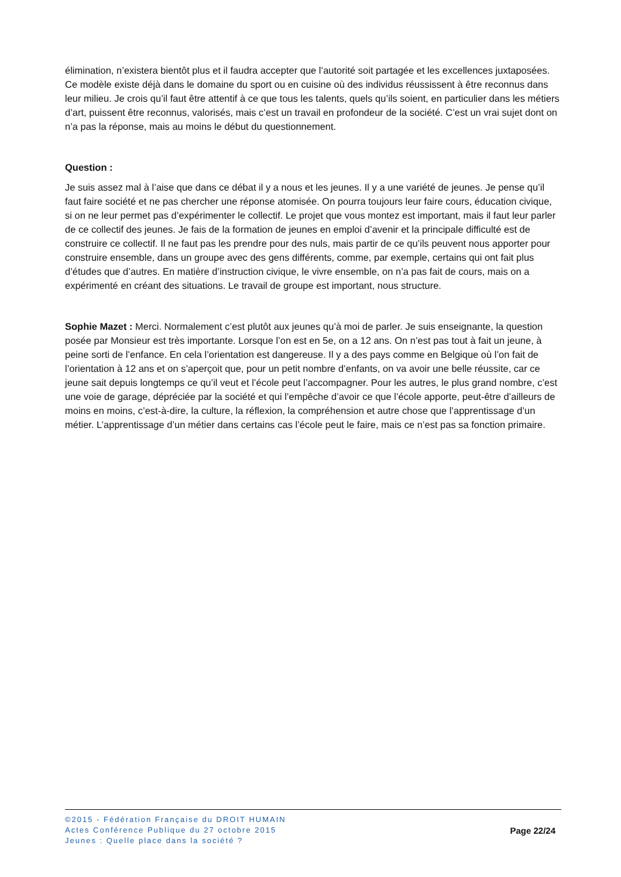élimination, n’existera bientôt plus et il faudra accepter que l’autorité soit partagée et les excellences juxtaposées. Ce modèle existe déjà dans le domaine du sport ou en cuisine où des individus réussissent à être reconnus dans leur milieu. Je crois qu’il faut être attentif à ce que tous les talents, quels qu’ils soient, en particulier dans les métiers d’art, puissent être reconnus, valorisés, mais c’est un travail en profondeur de la société. C’est un vrai sujet dont on n’a pas la réponse, mais au moins le début du questionnement.
Question :
Je suis assez mal à l’aise que dans ce débat il y a nous et les jeunes. Il y a une variété de jeunes. Je pense qu’il faut faire société et ne pas chercher une réponse atomisée. On pourra toujours leur faire cours, éducation civique, si on ne leur permet pas d’expérimenter le collectif. Le projet que vous montez est important, mais il faut leur parler de ce collectif des jeunes. Je fais de la formation de jeunes en emploi d’avenir et la principale difficulté est de construire ce collectif. Il ne faut pas les prendre pour des nuls, mais partir de ce qu’ils peuvent nous apporter pour construire ensemble, dans un groupe avec des gens différents, comme, par exemple, certains qui ont fait plus d’études que d’autres. En matière d’instruction civique, le vivre ensemble, on n’a pas fait de cours, mais on a expérimenté en créant des situations. Le travail de groupe est important, nous structure.
Sophie Mazet : Merci. Normalement c’est plutôt aux jeunes qu’à moi de parler. Je suis enseignante, la question posée par Monsieur est très importante. Lorsque l’on est en 5e, on a 12 ans. On n’est pas tout à fait un jeune, à peine sorti de l’enfance. En cela l’orientation est dangereuse. Il y a des pays comme en Belgique où l’on fait de l’orientation à 12 ans et on s’aperçoit que, pour un petit nombre d’enfants, on va avoir une belle réussite, car ce jeune sait depuis longtemps ce qu’il veut et l’école peut l’accompagner. Pour les autres, le plus grand nombre, c’est une voie de garage, dépréciée par la société et qui l’empêche d’avoir ce que l’école apporte, peut-être d’ailleurs de moins en moins, c’est-à-dire, la culture, la réflexion, la compréhension et autre chose que l’apprentissage d’un métier. L’apprentissage d’un métier dans certains cas l’école peut le faire, mais ce n’est pas sa fonction primaire.
©2015 - Fédération Française du DROIT HUMAIN
Actes Conférence Publique du 27 octobre 2015
Jeunes : Quelle place dans la société ?
Page 22/24